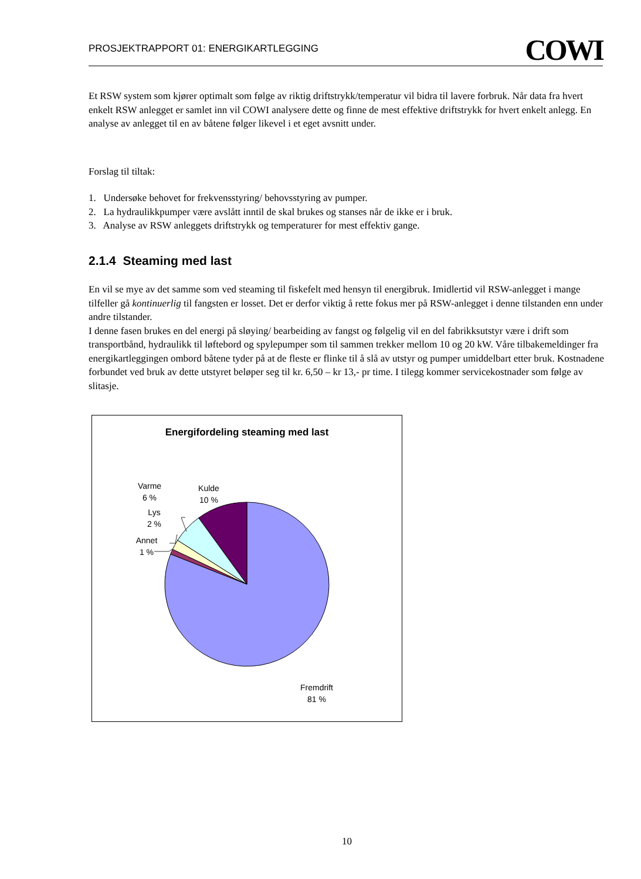PROSJEKTRAPPORT 01: ENERGIKARTLEGGING COWI
Et RSW system som kjører optimalt som følge av riktig driftstrykk/temperatur vil bidra til lavere forbruk. Når data fra hvert enkelt RSW anlegget er samlet inn vil COWI analysere dette og finne de mest effektive driftstrykk for hvert enkelt anlegg. En analyse av anlegget til en av båtene følger likevel i et eget avsnitt under.
Forslag til tiltak:
1. Undersøke behovet for frekvensstyring/ behovsstyring av pumper.
2. La hydraulikkpumper være avslått inntil de skal brukes og stanses når de ikke er i bruk.
3. Analyse av RSW anleggets driftstrykk og temperaturer for mest effektiv gange.
2.1.4 Steaming med last
En vil se mye av det samme som ved steaming til fiskefelt med hensyn til energibruk. Imidlertid vil RSW-anlegget i mange tilfeller gå kontinuerlig til fangsten er losset. Det er derfor viktig å rette fokus mer på RSW-anlegget i denne tilstanden enn under andre tilstander.
I denne fasen brukes en del energi på sløying/ bearbeiding av fangst og følgelig vil en del fabrikksutstyr være i drift som transportbånd, hydraulikk til løftebord og spylepumper som til sammen trekker mellom 10 og 20 kW. Våre tilbakemeldinger fra energikartleggingen ombord båtene tyder på at de fleste er flinke til å slå av utstyr og pumper umiddelbart etter bruk. Kostnadene forbundet ved bruk av dette utstyret beløper seg til kr. 6,50 – kr 13,- pr time. I tilegg kommer servicekostnader som følge av slitasje.
Energifordeling steaming med last
Varme
6 %
Kulde
10 %
Lys
2 %
Annet
1 %
Fremdrift
81 %
10